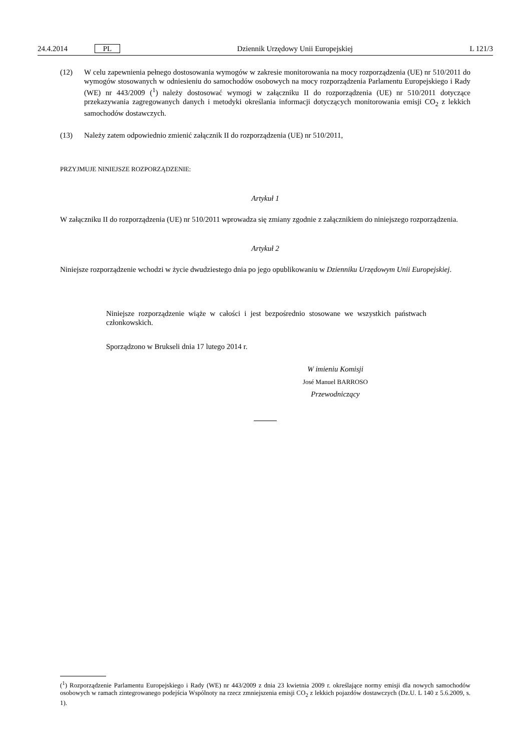24.4.2014 PL Dziennik Urzędowy Unii Europejskiej L 121/3
(12) W celu zapewnienia pełnego dostosowania wymogów w zakresie monitorowania na mocy rozporządzenia (UE) nr 510/2011 do wymogów stosowanych w odniesieniu do samochodów osobowych na mocy rozporządzenia Parlamentu Europejskiego i Rady (WE) nr 443/2009 (<sup>1</sup>) należy dostosować wymogi w załączniku II do rozporządzenia (UE) nr 510/2011 dotyczące przekazywania zagregowanych danych i metodyki określania informacji dotyczących monitorowania emisji CO<sub>2</sub> z lekkich samochodów dostawczych.
(13) Należy zatem odpowiednio zmienić załącznik II do rozporządzenia (UE) nr 510/2011,
PRZYJMUJE NINIEJSZE ROZPORZĄDZENIE:
Artykuł 1
W załączniku II do rozporządzenia (UE) nr 510/2011 wprowadza się zmiany zgodnie z załącznikiem do niniejszego rozporządzenia.
Artykuł 2
Niniejsze rozporządzenie wchodzi w życie dwudziestego dnia po jego opublikowaniu w Dzienniku Urzędowym Unii Europejskiej.
Niniejsze rozporządzenie wiąże w całości i jest bezpośrednio stosowane we wszystkich państwach członkowskich.
Sporządzono w Brukseli dnia 17 lutego 2014 r.
W imieniu Komisji
José Manuel BARROSO
Przewodniczący
(<sup>1</sup>) Rozporządzenie Parlamentu Europejskiego i Rady (WE) nr 443/2009 z dnia 23 kwietnia 2009 r. określające normy emisji dla nowych samochodów osobowych w ramach zintegrowanego podejścia Wspólnoty na rzecz zmniejszenia emisji CO<sub>2</sub> z lekkich pojazdów dostawczych (Dz.U. L 140 z 5.6.2009, s. 1).